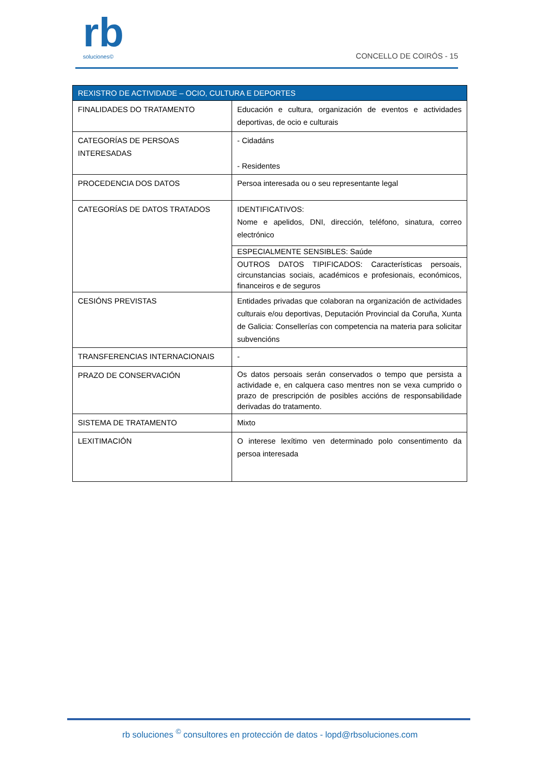rb
soluciones©
CONCELLO DE COIRÓS - 15
| REXISTRO DE ACTIVIDADE – OCIO, CULTURA E DEPORTES | |
| --- | --- |
| FINALIDADES DO TRATAMENTO | Educación e cultura, organización de eventos e actividades deportivas, de ocio e culturais |
| CATEGORÍAS DE PERSOAS INTERESADAS | - Cidadáns - Residentes |
| PROCEDENCIA DOS DATOS | Persoa interesada ou o seu representante legal |
| CATEGORÍAS DE DATOS TRATADOS | IDENTIFICATIVOS: Nome e apelidos, DNI, dirección, teléfono, sinatura, correo electrónico |
| | ESPECIALMENTE SENSIBLES: Saúde |
| | OUTROS DATOS TIPIFICADOS: Características persoais, circunstancias sociais, académicos e profesionais, económicos, financeiros e de seguros |
| CESIÓNS PREVISTAS | Entidades privadas que colaboran na organización de actividades culturais e/ou deportivas, Deputación Provincial da Coruña, Xunta de Galicia: Consellerías con competencia na materia para solicitar subvencións |
| TRANSFERENCIAS INTERNACIONAIS | - |
| PRAZO DE CONSERVACIÓN | Os datos persoais serán conservados o tempo que persista a actividade e, en calquera caso mentres non se vexa cumprido o prazo de prescripción de posibles accións de responsabilidade derivadas do tratamento. |
| SISTEMA DE TRATAMENTO | Mixto |
| LEXITIMACIÓN | O interese lexítimo ven determinado polo consentimento da persoa interesada |
rb soluciones <sup>©</sup> consultores en protección de datos - lopd@rbsoluciones.com